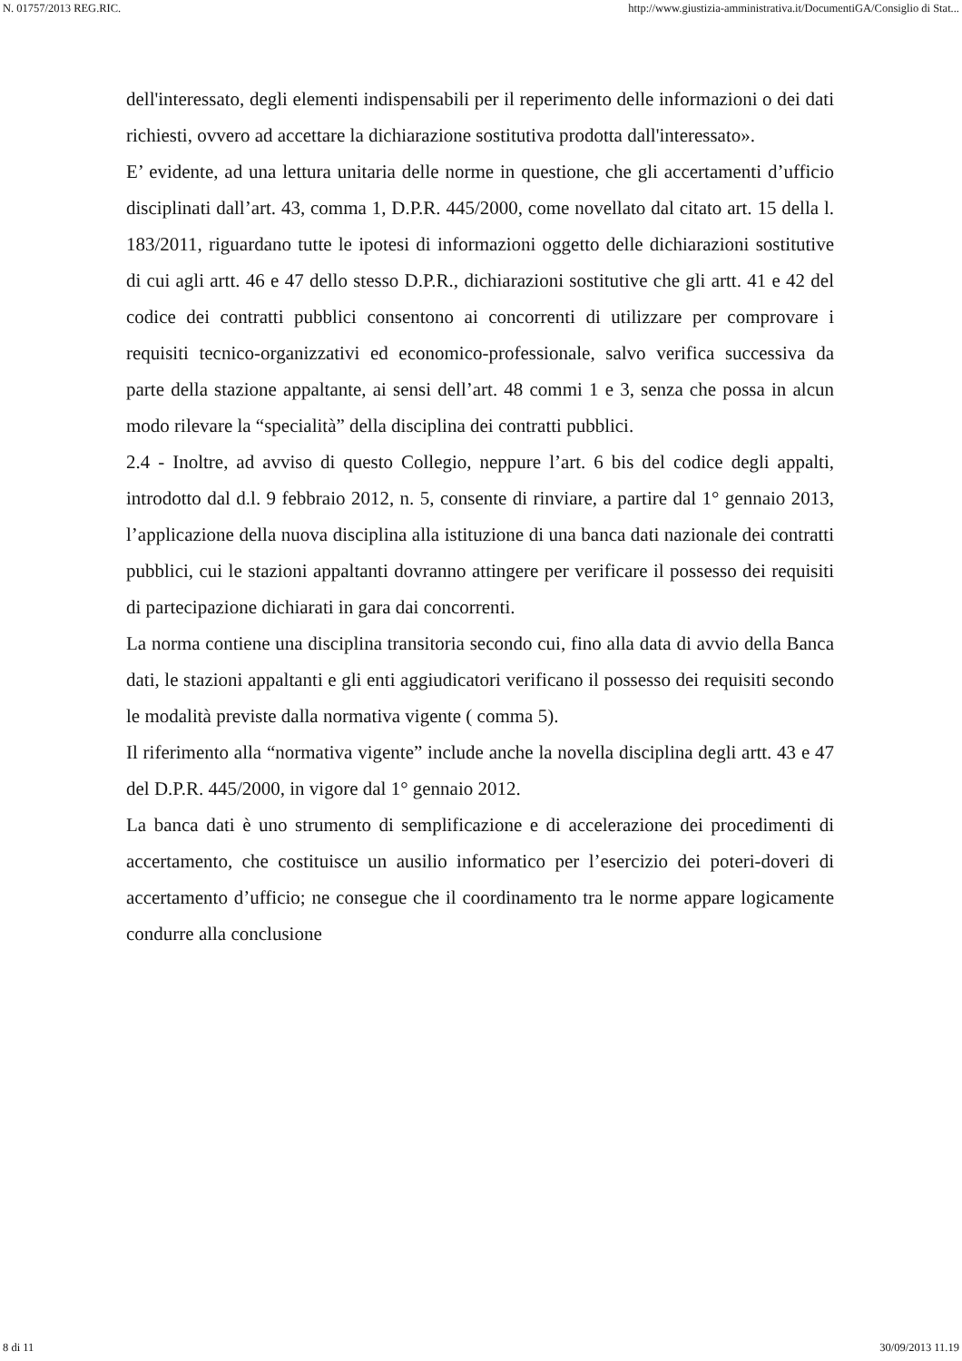N. 01757/2013 REG.RIC. http://www.giustizia-amministrativa.it/DocumentiGA/Consiglio di Stat...
dell'interessato, degli elementi indispensabili per il reperimento delle informazioni o dei dati richiesti, ovvero ad accettare la dichiarazione sostitutiva prodotta dall'interessato».
E’ evidente, ad una lettura unitaria delle norme in questione, che gli accertamenti d’ufficio disciplinati dall’art. 43, comma 1, D.P.R. 445/2000, come novellato dal citato art. 15 della l. 183/2011, riguardano tutte le ipotesi di informazioni oggetto delle dichiarazioni sostitutive di cui agli artt. 46 e 47 dello stesso D.P.R., dichiarazioni sostitutive che gli artt. 41 e 42 del codice dei contratti pubblici consentono ai concorrenti di utilizzare per comprovare i requisiti tecnico-organizzativi ed economico-professionale, salvo verifica successiva da parte della stazione appaltante, ai sensi dell’art. 48 commi 1 e 3, senza che possa in alcun modo rilevare la “specialità” della disciplina dei contratti pubblici.
2.4 - Inoltre, ad avviso di questo Collegio, neppure l’art. 6 bis del codice degli appalti, introdotto dal d.l. 9 febbraio 2012, n. 5, consente di rinviare, a partire dal 1° gennaio 2013, l’applicazione della nuova disciplina alla istituzione di una banca dati nazionale dei contratti pubblici, cui le stazioni appaltanti dovranno attingere per verificare il possesso dei requisiti di partecipazione dichiarati in gara dai concorrenti.
La norma contiene una disciplina transitoria secondo cui, fino alla data di avvio della Banca dati, le stazioni appaltanti e gli enti aggiudicatori verificano il possesso dei requisiti secondo le modalità previste dalla normativa vigente ( comma 5).
Il riferimento alla “normativa vigente” include anche la novella disciplina degli artt. 43 e 47 del D.P.R. 445/2000, in vigore dal 1° gennaio 2012.
La banca dati è uno strumento di semplificazione e di accelerazione dei procedimenti di accertamento, che costituisce un ausilio informatico per l’esercizio dei poteri-doveri di accertamento d’ufficio; ne consegue che il coordinamento tra le norme appare logicamente condurre alla conclusione
8 di 11 30/09/2013 11.19